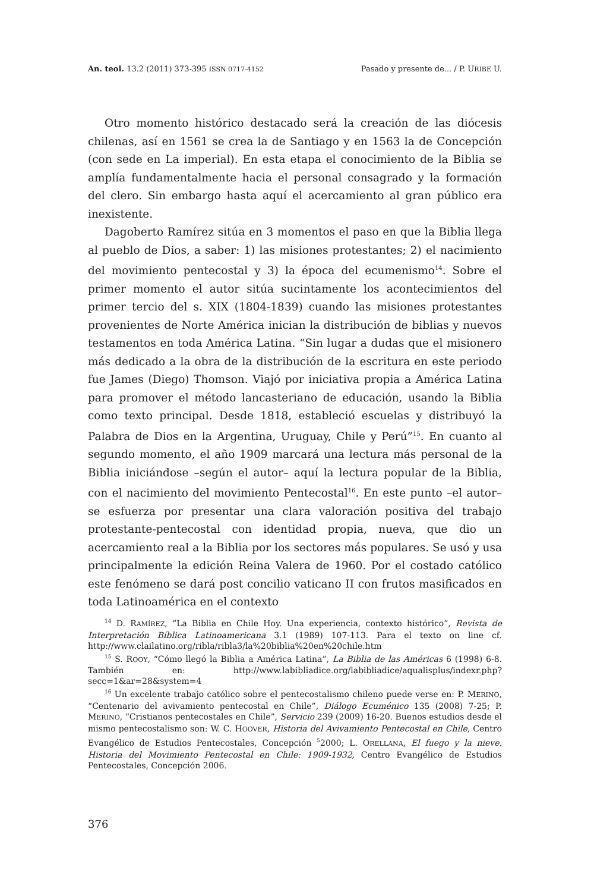An. teol. 13.2 (2011) 373-395 ISSN 0717-4152 Pasado y presente de... / P. URIBE U.
Otro momento histórico destacado será la creación de las diócesis chilenas, así en 1561 se crea la de Santiago y en 1563 la de Concepción (con sede en La imperial). En esta etapa el conocimiento de la Biblia se amplía fundamentalmente hacia el personal consagrado y la formación del clero. Sin embargo hasta aquí el acercamiento al gran público era inexistente.
Dagoberto Ramírez sitúa en 3 momentos el paso en que la Biblia llega al pueblo de Dios, a saber: 1) las misiones protestantes; 2) el nacimiento del movimiento pentecostal y 3) la época del ecumenismo<sup>14</sup>. Sobre el primer momento el autor sitúa sucintamente los acontecimientos del primer tercio del s. XIX (1804-1839) cuando las misiones protestantes provenientes de Norte América inician la distribución de biblias y nuevos testamentos en toda América Latina. “Sin lugar a dudas que el misionero más dedicado a la obra de la distribución de la escritura en este periodo fue James (Diego) Thomson. Viajó por iniciativa propia a América Latina para promover el método lancasteriano de educación, usando la Biblia como texto principal. Desde 1818, estableció escuelas y distribuyó la Palabra de Dios en la Argentina, Uruguay, Chile y Perú”<sup>15</sup>. En cuanto al segundo momento, el año 1909 marcará una lectura más personal de la Biblia iniciándose –según el autor– aquí la lectura popular de la Biblia, con el nacimiento del movimiento Pentecostal<sup>16</sup>. En este punto –el autor– se esfuerza por presentar una clara valoración positiva del trabajo protestante-pentecostal con identidad propia, nueva, que dio un acercamiento real a la Biblia por los sectores más populares. Se usó y usa principalmente la edición Reina Valera de 1960. Por el costado católico este fenómeno se dará post concilio vaticano II con frutos masificados en toda Latinoamérica en el contexto
<sup>14</sup> D. RAMÍREZ, “La Biblia en Chile Hoy. Una experiencia, contexto histórico”, Revista de Interpretación Bíblica Latinoamericana 3.1 (1989) 107-113. Para el texto on line cf. http://www.clailatino.org/ribla/ribla3/la%20biblia%20en%20chile.htm
<sup>15</sup> S. ROOY, “Cómo llegó la Biblia a América Latina”, La Biblia de las Américas 6 (1998) 6-8. También en: http://www.labibliadice.org/labibliadice/aqualisplus/indexr.php?secc=1&ar=28&system=4
<sup>16</sup> Un excelente trabajo católico sobre el pentecostalismo chileno puede verse en: P. MERINO, “Centenario del avivamiento pentecostal en Chile”, Diálogo Ecuménico 135 (2008) 7-25; P. MERINO, “Cristianos pentecostales en Chile”, Servicio 239 (2009) 16-20. Buenos estudios desde el mismo pentecostalismo son: W. C. HOOVER, Historia del Avivamiento Pentecostal en Chile, Centro Evangélico de Estudios Pentecostales, Concepción <sup>5</sup>2000; L. ORELLANA, El fuego y la nieve. Historia del Movimiento Pentecostal en Chile: 1909-1932, Centro Evangélico de Estudios Pentecostales, Concepción 2006.
376